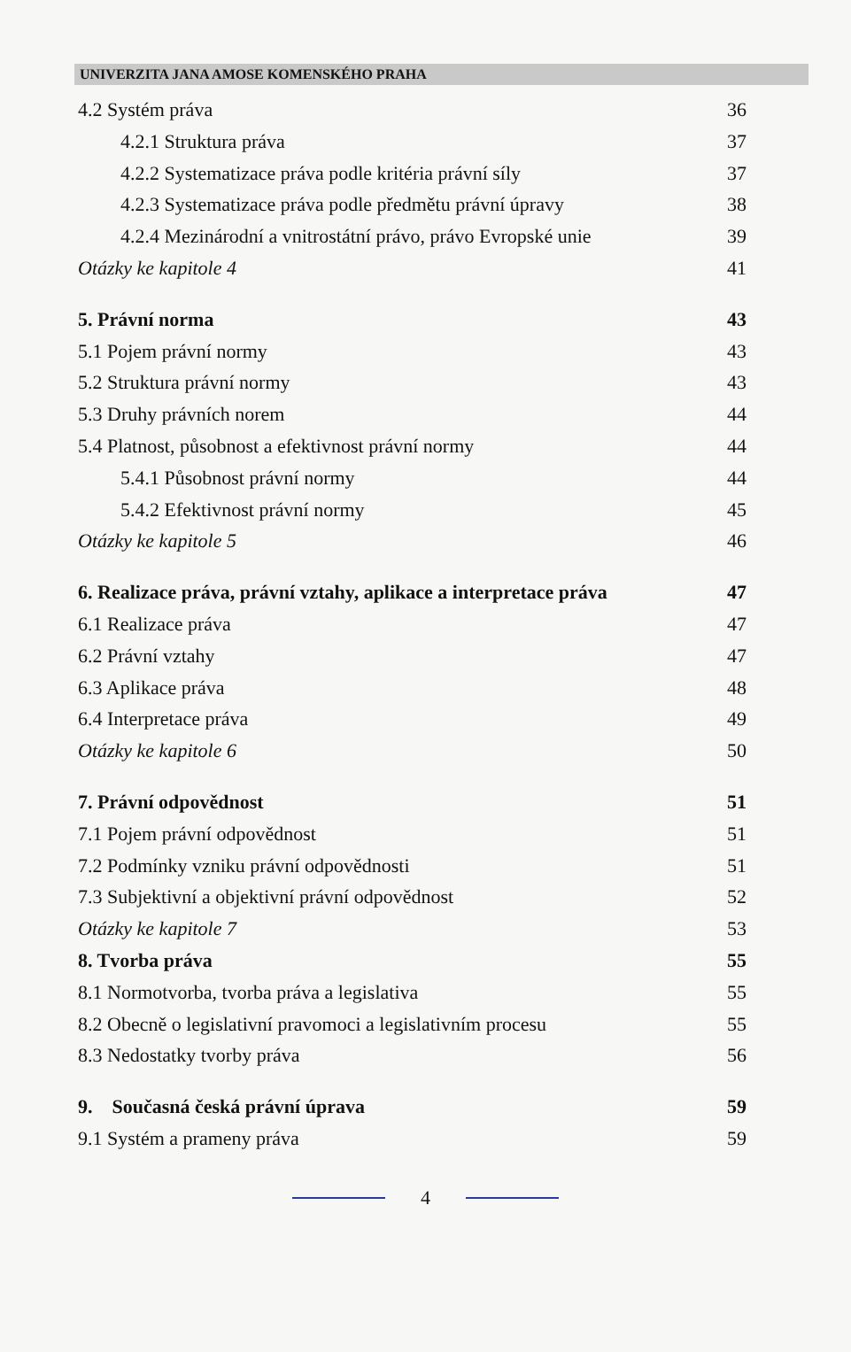UNIVERZITA JANA AMOSE KOMENSKÉHO PRAHA
4.2 Systém práva 36
4.2.1 Struktura práva 37
4.2.2 Systematizace práva podle kritéria právní síly 37
4.2.3 Systematizace práva podle předmětu právní úpravy 38
4.2.4 Mezinárodní a vnitrostátní právo, právo Evropské unie 39
Otázky ke kapitole 4 41
5. Právní norma 43
5.1 Pojem právní normy 43
5.2 Struktura právní normy 43
5.3 Druhy právních norem 44
5.4 Platnost, působnost a efektivnost právní normy 44
5.4.1 Působnost právní normy 44
5.4.2 Efektivnost právní normy 45
Otázky ke kapitole 5 46
6. Realizace práva, právní vztahy, aplikace a interpretace práva 47
6.1 Realizace práva 47
6.2 Právní vztahy 47
6.3 Aplikace práva 48
6.4 Interpretace práva 49
Otázky ke kapitole 6 50
7. Právní odpovědnost 51
7.1 Pojem právní odpovědnost 51
7.2 Podmínky vzniku právní odpovědnosti 51
7.3 Subjektivní a objektivní právní odpovědnost 52
Otázky ke kapitole 7 53
8. Tvorba práva 55
8.1 Normotvorba, tvorba práva a legislativa 55
8.2 Obecně o legislativní pravomoci a legislativním procesu 55
8.3 Nedostatky tvorby práva 56
9. Současná česká právní úprava 59
9.1 Systém a prameny práva 59
4